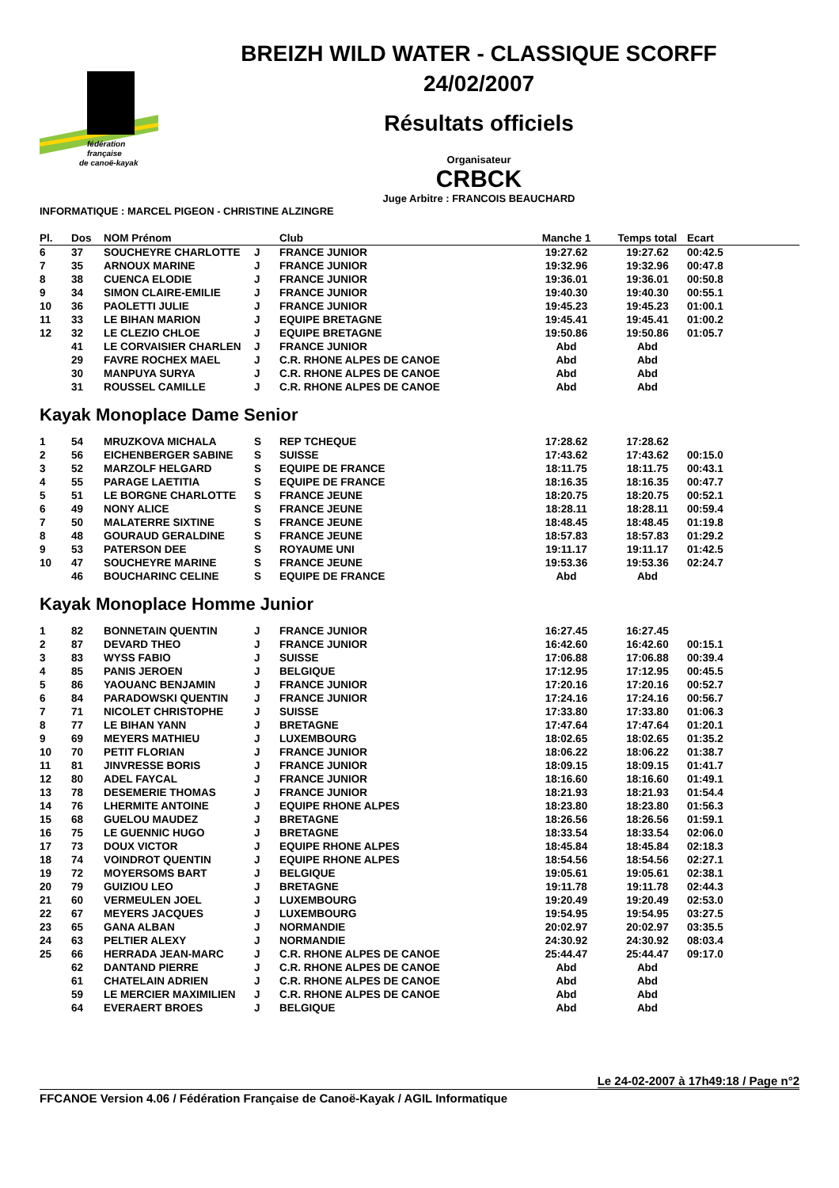fédération
française
de canoë-kayak
BREIZH WILD WATER - CLASSIQUE SCORFF
24/02/2007
Résultats officiels
Organisateur
CRBCK
Juge Arbitre : FRANCOIS BEAUCHARD
INFORMATIQUE : MARCEL PIGEON - CHRISTINE ALZINGRE
| Pl. | Dos | NOM Prénom | | Club | Manche 1 | Temps total | Ecart |
| --- | --- | --- | --- | --- | --- | --- | --- |
| 6 | 37 | SOUCHEYRE CHARLOTTE | J | FRANCE JUNIOR | 19:27.62 | 19:27.62 | 00:42.5 |
| 7 | 35 | ARNOUX MARINE | J | FRANCE JUNIOR | 19:32.96 | 19:32.96 | 00:47.8 |
| 8 | 38 | CUENCA ELODIE | J | FRANCE JUNIOR | 19:36.01 | 19:36.01 | 00:50.8 |
| 9 | 34 | SIMON CLAIRE-EMILIE | J | FRANCE JUNIOR | 19:40.30 | 19:40.30 | 00:55.1 |
| 10 | 36 | PAOLETTI JULIE | J | FRANCE JUNIOR | 19:45.23 | 19:45.23 | 01:00.1 |
| 11 | 33 | LE BIHAN MARION | J | EQUIPE BRETAGNE | 19:45.41 | 19:45.41 | 01:00.2 |
| 12 | 32 | LE CLEZIO CHLOE | J | EQUIPE BRETAGNE | 19:50.86 | 19:50.86 | 01:05.7 |
| | 41 | LE CORVAISIER CHARLEN | J | FRANCE JUNIOR | Abd | Abd | |
| | 29 | FAVRE ROCHEX MAEL | J | C.R. RHONE ALPES DE CANOE | Abd | Abd | |
| | 30 | MANPUYA SURYA | J | C.R. RHONE ALPES DE CANOE | Abd | Abd | |
| | 31 | ROUSSEL CAMILLE | J | C.R. RHONE ALPES DE CANOE | Abd | Abd | |
Kayak Monoplace Dame Senior
| 1 | 54 | MRUZKOVA MICHALA | S | REP TCHEQUE | 17:28.62 | 17:28.62 | |
| 2 | 56 | EICHENBERGER SABINE | S | SUISSE | 17:43.62 | 17:43.62 | 00:15.0 |
| 3 | 52 | MARZOLF HELGARD | S | EQUIPE DE FRANCE | 18:11.75 | 18:11.75 | 00:43.1 |
| 4 | 55 | PARAGE LAETITIA | S | EQUIPE DE FRANCE | 18:16.35 | 18:16.35 | 00:47.7 |
| 5 | 51 | LE BORGNE CHARLOTTE | S | FRANCE JEUNE | 18:20.75 | 18:20.75 | 00:52.1 |
| 6 | 49 | NONY ALICE | S | FRANCE JEUNE | 18:28.11 | 18:28.11 | 00:59.4 |
| 7 | 50 | MALATERRE SIXTINE | S | FRANCE JEUNE | 18:48.45 | 18:48.45 | 01:19.8 |
| 8 | 48 | GOURAUD GERALDINE | S | FRANCE JEUNE | 18:57.83 | 18:57.83 | 01:29.2 |
| 9 | 53 | PATERSON DEE | S | ROYAUME UNI | 19:11.17 | 19:11.17 | 01:42.5 |
| 10 | 47 | SOUCHEYRE MARINE | S | FRANCE JEUNE | 19:53.36 | 19:53.36 | 02:24.7 |
| | 46 | BOUCHARINC CELINE | S | EQUIPE DE FRANCE | Abd | Abd | |
Kayak Monoplace Homme Junior
| 1 | 82 | BONNETAIN QUENTIN | J | FRANCE JUNIOR | 16:27.45 | 16:27.45 | |
| 2 | 87 | DEVARD THEO | J | FRANCE JUNIOR | 16:42.60 | 16:42.60 | 00:15.1 |
| 3 | 83 | WYSS FABIO | J | SUISSE | 17:06.88 | 17:06.88 | 00:39.4 |
| 4 | 85 | PANIS JEROEN | J | BELGIQUE | 17:12.95 | 17:12.95 | 00:45.5 |
| 5 | 86 | YAOUANC BENJAMIN | J | FRANCE JUNIOR | 17:20.16 | 17:20.16 | 00:52.7 |
| 6 | 84 | PARADOWSKI QUENTIN | J | FRANCE JUNIOR | 17:24.16 | 17:24.16 | 00:56.7 |
| 7 | 71 | NICOLET CHRISTOPHE | J | SUISSE | 17:33.80 | 17:33.80 | 01:06.3 |
| 8 | 77 | LE BIHAN YANN | J | BRETAGNE | 17:47.64 | 17:47.64 | 01:20.1 |
| 9 | 69 | MEYERS MATHIEU | J | LUXEMBOURG | 18:02.65 | 18:02.65 | 01:35.2 |
| 10 | 70 | PETIT FLORIAN | J | FRANCE JUNIOR | 18:06.22 | 18:06.22 | 01:38.7 |
| 11 | 81 | JINVRESSE BORIS | J | FRANCE JUNIOR | 18:09.15 | 18:09.15 | 01:41.7 |
| 12 | 80 | ADEL FAYCAL | J | FRANCE JUNIOR | 18:16.60 | 18:16.60 | 01:49.1 |
| 13 | 78 | DESEMERIE THOMAS | J | FRANCE JUNIOR | 18:21.93 | 18:21.93 | 01:54.4 |
| 14 | 76 | LHERMITE ANTOINE | J | EQUIPE RHONE ALPES | 18:23.80 | 18:23.80 | 01:56.3 |
| 15 | 68 | GUELOU MAUDEZ | J | BRETAGNE | 18:26.56 | 18:26.56 | 01:59.1 |
| 16 | 75 | LE GUENNIC HUGO | J | BRETAGNE | 18:33.54 | 18:33.54 | 02:06.0 |
| 17 | 73 | DOUX VICTOR | J | EQUIPE RHONE ALPES | 18:45.84 | 18:45.84 | 02:18.3 |
| 18 | 74 | VOINDROT QUENTIN | J | EQUIPE RHONE ALPES | 18:54.56 | 18:54.56 | 02:27.1 |
| 19 | 72 | MOYERSOMS BART | J | BELGIQUE | 19:05.61 | 19:05.61 | 02:38.1 |
| 20 | 79 | GUIZIOU LEO | J | BRETAGNE | 19:11.78 | 19:11.78 | 02:44.3 |
| 21 | 60 | VERMEULEN JOEL | J | LUXEMBOURG | 19:20.49 | 19:20.49 | 02:53.0 |
| 22 | 67 | MEYERS JACQUES | J | LUXEMBOURG | 19:54.95 | 19:54.95 | 03:27.5 |
| 23 | 65 | GANA ALBAN | J | NORMANDIE | 20:02.97 | 20:02.97 | 03:35.5 |
| 24 | 63 | PELTIER ALEXY | J | NORMANDIE | 24:30.92 | 24:30.92 | 08:03.4 |
| 25 | 66 | HERRADA JEAN-MARC | J | C.R. RHONE ALPES DE CANOE | 25:44.47 | 25:44.47 | 09:17.0 |
| | 62 | DANTAND PIERRE | J | C.R. RHONE ALPES DE CANOE | Abd | Abd | |
| | 61 | CHATELAIN ADRIEN | J | C.R. RHONE ALPES DE CANOE | Abd | Abd | |
| | 59 | LE MERCIER MAXIMILIEN | J | C.R. RHONE ALPES DE CANOE | Abd | Abd | |
| | 64 | EVERAERT BROES | J | BELGIQUE | Abd | Abd | |
Le 24-02-2007 à 17h49:18 / Page n°2
FFCANOE Version 4.06 / Fédération Française de Canoë-Kayak / AGIL Informatique